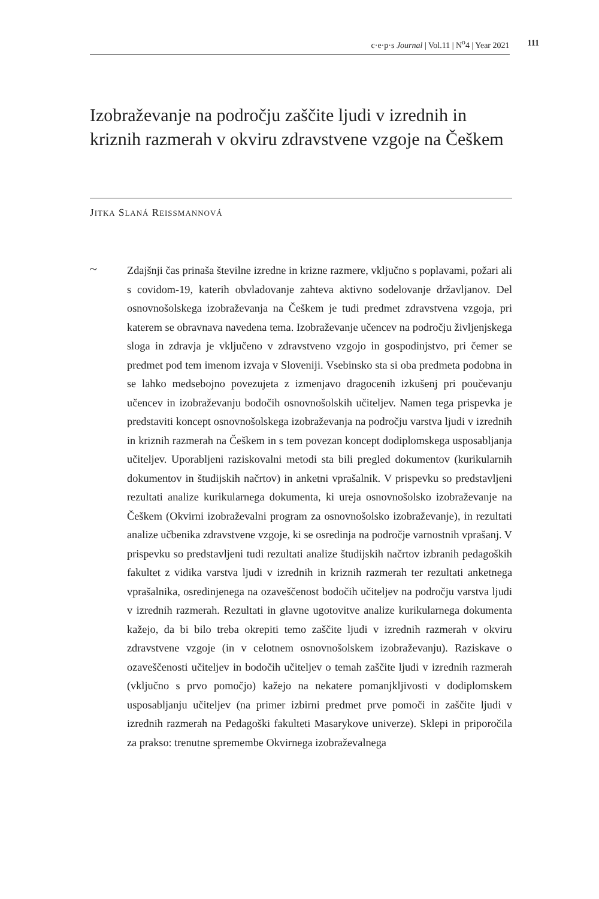c·e·p·s Journal | Vol.11 | N<sup>o</sup>4 | Year 2021 111
Izobraževanje na področju zaščite ljudi v izrednih in kriznih razmerah v okviru zdravstvene vzgoje na Češkem
JITKA SLANÁ REISSMANNOVÁ
~
Zdajšnji čas prinaša številne izredne in krizne razmere, vključno s poplavami, požari ali s covidom-19, katerih obvladovanje zahteva aktivno sodelovanje državljanov. Del osnovnošolskega izobraževanja na Češkem je tudi predmet zdravstvena vzgoja, pri katerem se obravnava navedena tema. Izobraževanje učencev na področju življenjskega sloga in zdravja je vključeno v zdravstveno vzgojo in gospodinjstvo, pri čemer se predmet pod tem imenom izvaja v Sloveniji. Vsebinsko sta si oba predmeta podobna in se lahko medsebojno povezujeta z izmenjavo dragocenih izkušenj pri poučevanju učencev in izobraževanju bodočih osnovnošolskih učiteljev. Namen tega prispevka je predstaviti koncept osnovnošolskega izobraževanja na področju varstva ljudi v izrednih in kriznih razmerah na Češkem in s tem povezan koncept dodiplomskega usposabljanja učiteljev. Uporabljeni raziskovalni metodi sta bili pregled dokumentov (kurikularnih dokumentov in študijskih načrtov) in anketni vprašalnik. V prispevku so predstavljeni rezultati analize kurikularnega dokumenta, ki ureja osnovnošolsko izobraževanje na Češkem (Okvirni izobraževalni program za osnovnošolsko izobraževanje), in rezultati analize učbenika zdravstvene vzgoje, ki se osredinja na področje varnostnih vprašanj. V prispevku so predstavljeni tudi rezultati analize študijskih načrtov izbranih pedagoških fakultet z vidika varstva ljudi v izrednih in kriznih razmerah ter rezultati anketnega vprašalnika, osredinjenega na ozaveščenost bodočih učiteljev na področju varstva ljudi v izrednih razmerah. Rezultati in glavne ugotovitve analize kurikularnega dokumenta kažejo, da bi bilo treba okrepiti temo zaščite ljudi v izrednih razmerah v okviru zdravstvene vzgoje (in v celotnem osnovnošolskem izobraževanju). Raziskave o ozaveščenosti učiteljev in bodočih učiteljev o temah zaščite ljudi v izrednih razmerah (vključno s prvo pomočjo) kažejo na nekatere pomanjkljivosti v dodiplomskem usposabljanju učiteljev (na primer izbirni predmet prve pomoči in zaščite ljudi v izrednih razmerah na Pedagoški fakulteti Masarykove univerze). Sklepi in priporočila za prakso: trenutne spremembe Okvirnega izobraževalnega